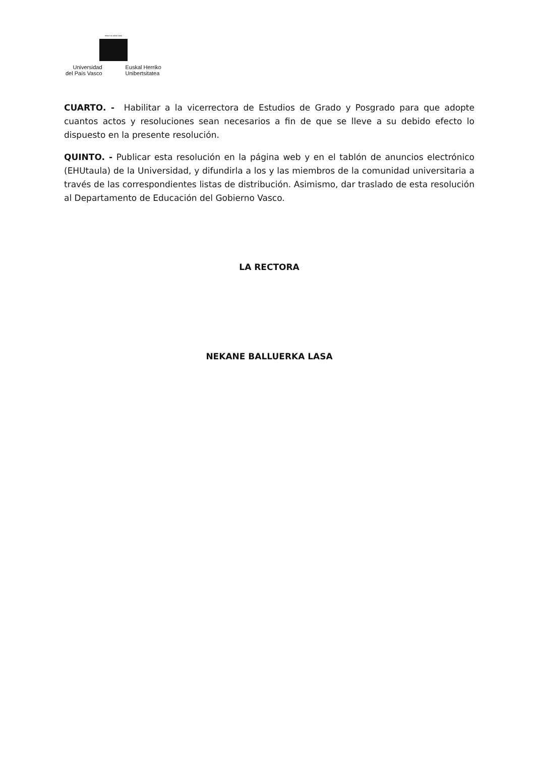eman ta zabal zazu
Universidad
del País Vasco
Euskal Herriko
Unibertsitatea
CUARTO. - Habilitar a la vicerrectora de Estudios de Grado y Posgrado para que adopte cuantos actos y resoluciones sean necesarios a fin de que se lleve a su debido efecto lo dispuesto en la presente resolución.
QUINTO. - Publicar esta resolución en la página web y en el tablón de anuncios electrónico (EHUtaula) de la Universidad, y difundirla a los y las miembros de la comunidad universitaria a través de las correspondientes listas de distribución. Asimismo, dar traslado de esta resolución al Departamento de Educación del Gobierno Vasco.
LA RECTORA
NEKANE BALLUERKA LASA